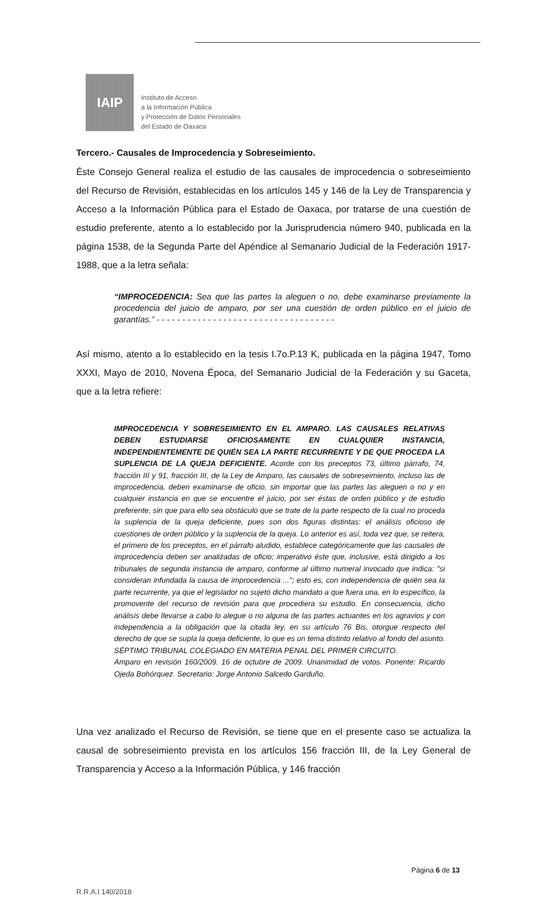IAIP
Instituto de Acceso
a la Información Pública
y Protección de Datos Personales
del Estado de Oaxaca
Tercero.- Causales de Improcedencia y Sobreseimiento.
Éste Consejo General realiza el estudio de las causales de improcedencia o sobreseimiento del Recurso de Revisión, establecidas en los artículos 145 y 146 de la Ley de Transparencia y Acceso a la Información Pública para el Estado de Oaxaca, por tratarse de una cuestión de estudio preferente, atento a lo establecido por la Jurisprudencia número 940, publicada en la página 1538, de la Segunda Parte del Apéndice al Semanario Judicial de la Federación 1917-1988, que a la letra señala:
“IMPROCEDENCIA: Sea que las partes la aleguen o no, debe examinarse previamente la procedencia del juicio de amparo, por ser una cuestión de orden público en el juicio de garantías.” - - - - - - - - - - - - - - - - - - - - - - - - - - - - - - - - - - -
Así mismo, atento a lo establecido en la tesis I.7o.P.13 K, publicada en la página 1947, Tomo XXXI, Mayo de 2010, Novena Época, del Semanario Judicial de la Federación y su Gaceta, que a la letra refiere:
IMPROCEDENCIA Y SOBRESEIMIENTO EN EL AMPARO. LAS CAUSALES RELATIVAS DEBEN ESTUDIARSE OFICIOSAMENTE EN CUALQUIER INSTANCIA, INDEPENDIENTEMENTE DE QUIÉN SEA LA PARTE RECURRENTE Y DE QUE PROCEDA LA SUPLENCIA DE LA QUEJA DEFICIENTE. Acorde con los preceptos 73, último párrafo, 74, fracción III y 91, fracción III, de la Ley de Amparo, las causales de sobreseimiento, incluso las de improcedencia, deben examinarse de oficio, sin importar que las partes las aleguen o no y en cualquier instancia en que se encuentre el juicio, por ser éstas de orden público y de estudio preferente, sin que para ello sea obstáculo que se trate de la parte respecto de la cual no proceda la suplencia de la queja deficiente, pues son dos figuras distintas: el análisis oficioso de cuestiones de orden público y la suplencia de la queja. Lo anterior es así, toda vez que, se reitera, el primero de los preceptos, en el párrafo aludido, establece categóricamente que las causales de improcedencia deben ser analizadas de oficio; imperativo éste que, inclusive, está dirigido a los tribunales de segunda instancia de amparo, conforme al último numeral invocado que indica: "si consideran infundada la causa de improcedencia ..."; esto es, con independencia de quién sea la parte recurrente, ya que el legislador no sujetó dicho mandato a que fuera una, en lo específico, la promovente del recurso de revisión para que procediera su estudio. En consecuencia, dicho análisis debe llevarse a cabo lo alegue o no alguna de las partes actuantes en los agravios y con independencia a la obligación que la citada ley, en su artículo 76 Bis, otorgue respecto del derecho de que se supla la queja deficiente, lo que es un tema distinto relativo al fondo del asunto.
SÉPTIMO TRIBUNAL COLEGIADO EN MATERIA PENAL DEL PRIMER CIRCUITO.
Amparo en revisión 160/2009. 16 de octubre de 2009. Unanimidad de votos. Ponente: Ricardo Ojeda Bohórquez. Secretario: Jorge Antonio Salcedo Garduño.
Una vez analizado el Recurso de Revisión, se tiene que en el presente caso se actualiza la causal de sobreseimiento prevista en los artículos 156 fracción III, de la Ley General de Transparencia y Acceso a la Información Pública, y 146 fracción
Página 6 de 13
R.R.A.I 140/2018